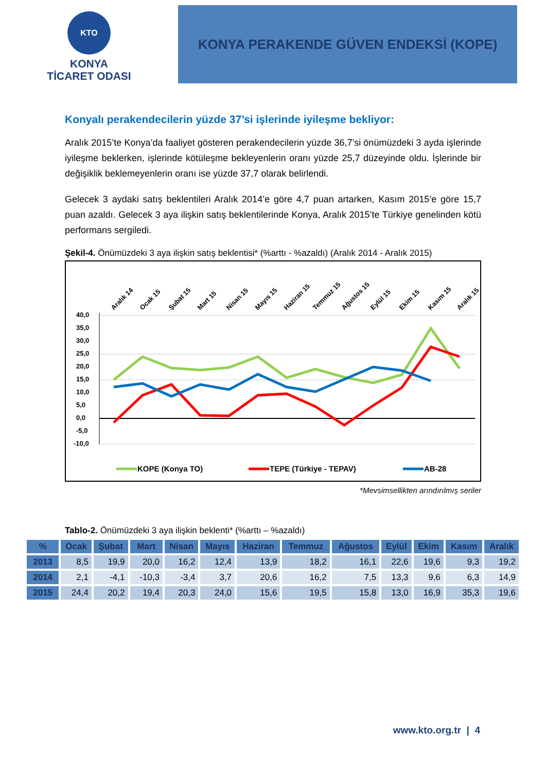KTO
KONYA
TİCARET ODASI
KONYA PERAKENDE GÜVEN ENDEKSİ (KOPE)
Konyalı perakendecilerin yüzde 37’si işlerinde iyileşme bekliyor:
Aralık 2015’te Konya’da faaliyet gösteren perakendecilerin yüzde 36,7’si önümüzdeki 3 ayda işlerinde iyileşme beklerken, işlerinde kötüleşme bekleyenlerin oranı yüzde 25,7 düzeyinde oldu. İşlerinde bir değişiklik beklemeyenlerin oranı ise yüzde 37,7 olarak belirlendi.
Gelecek 3 aydaki satış beklentileri Aralık 2014’e göre 4,7 puan artarken, Kasım 2015’e göre 15,7 puan azaldı. Gelecek 3 aya ilişkin satış beklentilerinde Konya, Aralık 2015’te Türkiye genelinden kötü performans sergiledi.
Şekil-4. Önümüzdeki 3 aya ilişkin satış beklentisi* (%arttı - %azaldı) (Aralık 2014 - Aralık 2015)
40,0
35,0
30,0
25,0
20,0
15,0
10,0
5,0
0,0
-5,0
-10,0
Aralık 14
Ocak 15
Şubat 15
Mart 15
Nisan 15
Mayıs 15
Haziran 15
Temmuz 15
Ağustos 15
Eylül 15
Ekim 15
Kasım 15
Aralık 15
KOPE (Konya TO)
TEPE (Türkiye - TEPAV)
AB-28
*Mevsimsellikten arındırılmış seriler
Tablo-2. Önümüzdeki 3 aya ilişkin beklenti* (%arttı – %azaldı)
| % | Ocak | Şubat | Mart | Nisan | Mayıs | Haziran | Temmuz | Ağustos | Eylül | Ekim | Kasım | Aralık |
| --- | --- | --- | --- | --- | --- | --- | --- | --- | --- | --- | --- | --- |
| 2013 | 8,5 | 19,9 | 20,0 | 16,2 | 12,4 | 13,9 | 18,2 | 16,1 | 22,6 | 19,6 | 9,3 | 19,2 |
| 2014 | 2,1 | -4,1 | -10,3 | -3,4 | 3,7 | 20,6 | 16,2 | 7,5 | 13,3 | 9,6 | 6,3 | 14,9 |
| 2015 | 24,4 | 20,2 | 19,4 | 20,3 | 24,0 | 15,6 | 19,5 | 15,8 | 13,0 | 16,9 | 35,3 | 19,6 |
www.kto.org.tr | 4